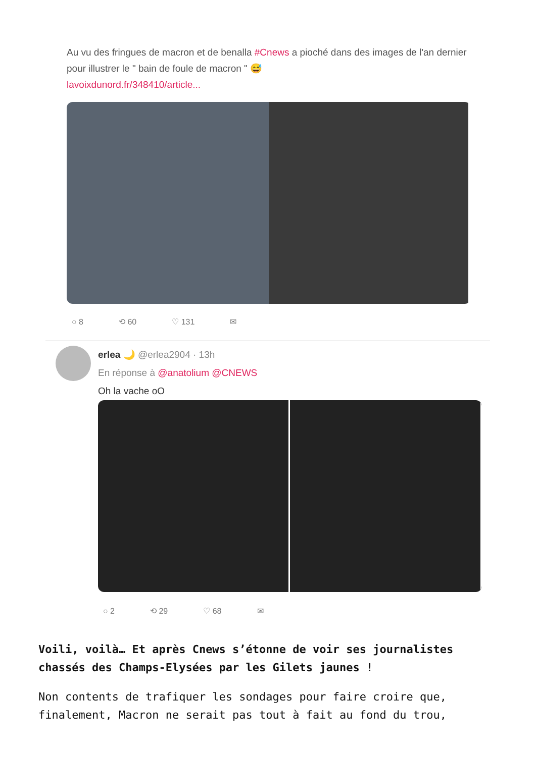Au vu des fringues de macron et de benalla #Cnews a pioché dans des images de l'an dernier pour illustrer le " bain de foule de macron " 😅
lavoixdunord.fr/348410/article...
○ 8 ⟲ 60 ♡ 131 ✉
erlea 🌙 @erlea2904 · 13h
En réponse à @anatolium @CNEWS
Oh la vache oO
○ 2 ⟲ 29 ♡ 68 ✉
Voili, voilà… Et après Cnews s’étonne de voir ses journalistes chassés des Champs-Elysées par les Gilets jaunes !
Non contents de trafiquer les sondages pour faire croire que, finalement, Macron ne serait pas tout à fait au fond du trou,